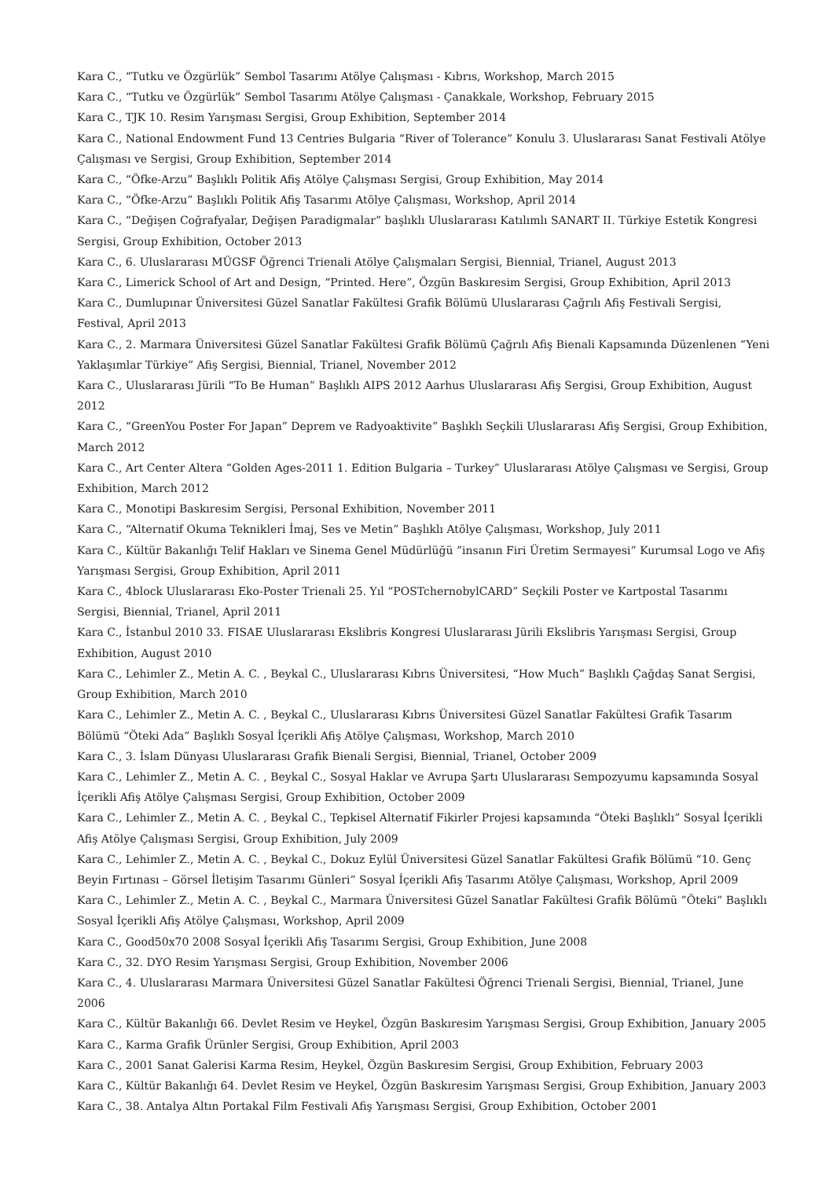Kara C., “Tutku ve Özgürlük” Sembol Tasarımı Atölye Çalışması - Kıbrıs, Workshop, March 2015
Kara C., “Tutku ve Özgürlük” Sembol Tasarımı Atölye Çalışması - Çanakkale, Workshop, February 2015
Kara C., TJK 10. Resim Yarışması Sergisi, Group Exhibition, September 2014
Kara C., National Endowment Fund 13 Centries Bulgaria “River of Tolerance” Konulu 3. Uluslararası Sanat Festivali Atölye Çalışması ve Sergisi, Group Exhibition, September 2014
Kara C., “Öfke-Arzu” Başlıklı Politik Afiş Atölye Çalışması Sergisi, Group Exhibition, May 2014
Kara C., “Öfke-Arzu” Başlıklı Politik Afiş Tasarımı Atölye Çalışması, Workshop, April 2014
Kara C., “Değişen Coğrafyalar, Değişen Paradigmalar” başlıklı Uluslararası Katılımlı SANART II. Türkiye Estetik Kongresi Sergisi, Group Exhibition, October 2013
Kara C., 6. Uluslararası MÜGSF Öğrenci Trienali Atölye Çalışmaları Sergisi, Biennial, Trianel, August 2013
Kara C., Limerick School of Art and Design, “Printed. Here”, Özgün Baskıresim Sergisi, Group Exhibition, April 2013
Kara C., Dumlupınar Üniversitesi Güzel Sanatlar Fakültesi Grafik Bölümü Uluslararası Çağrılı Afiş Festivali Sergisi, Festival, April 2013
Kara C., 2. Marmara Üniversitesi Güzel Sanatlar Fakültesi Grafik Bölümü Çağrılı Afiş Bienali Kapsamında Düzenlenen “Yeni Yaklaşımlar Türkiye” Afiş Sergisi, Biennial, Trianel, November 2012
Kara C., Uluslararası Jürili “To Be Human” Başlıklı AIPS 2012 Aarhus Uluslararası Afiş Sergisi, Group Exhibition, August 2012
Kara C., “GreenYou Poster For Japan” Deprem ve Radyoaktivite” Başlıklı Seçkili Uluslararası Afiş Sergisi, Group Exhibition, March 2012
Kara C., Art Center Altera “Golden Ages-2011 1. Edition Bulgaria – Turkey” Uluslararası Atölye Çalışması ve Sergisi, Group Exhibition, March 2012
Kara C., Monotipi Baskıresim Sergisi, Personal Exhibition, November 2011
Kara C., “Alternatif Okuma Teknikleri İmaj, Ses ve Metin” Başlıklı Atölye Çalışması, Workshop, July 2011
Kara C., Kültür Bakanlığı Telif Hakları ve Sinema Genel Müdürlüğü ”insanın Firi Üretim Sermayesi” Kurumsal Logo ve Afiş Yarışması Sergisi, Group Exhibition, April 2011
Kara C., 4block Uluslararası Eko-Poster Trienali 25. Yıl “POSTchernobylCARD” Seçkili Poster ve Kartpostal Tasarımı Sergisi, Biennial, Trianel, April 2011
Kara C., İstanbul 2010 33. FISAE Uluslararası Ekslibris Kongresi Uluslararası Jürili Ekslibris Yarışması Sergisi, Group Exhibition, August 2010
Kara C., Lehimler Z., Metin A. C. , Beykal C., Uluslararası Kıbrıs Üniversitesi, “How Much” Başlıklı Çağdaş Sanat Sergisi, Group Exhibition, March 2010
Kara C., Lehimler Z., Metin A. C. , Beykal C., Uluslararası Kıbrıs Üniversitesi Güzel Sanatlar Fakültesi Grafik Tasarım Bölümü “Öteki Ada” Başlıklı Sosyal İçerikli Afiş Atölye Çalışması, Workshop, March 2010
Kara C., 3. İslam Dünyası Uluslararası Grafik Bienali Sergisi, Biennial, Trianel, October 2009
Kara C., Lehimler Z., Metin A. C. , Beykal C., Sosyal Haklar ve Avrupa Şartı Uluslararası Sempozyumu kapsamında Sosyal İçerikli Afiş Atölye Çalışması Sergisi, Group Exhibition, October 2009
Kara C., Lehimler Z., Metin A. C. , Beykal C., Tepkisel Alternatif Fikirler Projesi kapsamında “Öteki Başlıklı” Sosyal İçerikli Afiş Atölye Çalışması Sergisi, Group Exhibition, July 2009
Kara C., Lehimler Z., Metin A. C. , Beykal C., Dokuz Eylül Üniversitesi Güzel Sanatlar Fakültesi Grafik Bölümü “10. Genç Beyin Fırtınası – Görsel İletişim Tasarımı Günleri” Sosyal İçerikli Afiş Tasarımı Atölye Çalışması, Workshop, April 2009
Kara C., Lehimler Z., Metin A. C. , Beykal C., Marmara Üniversitesi Güzel Sanatlar Fakültesi Grafik Bölümü ”Öteki” Başlıklı Sosyal İçerikli Afiş Atölye Çalışması, Workshop, April 2009
Kara C., Good50x70 2008 Sosyal İçerikli Afiş Tasarımı Sergisi, Group Exhibition, June 2008
Kara C., 32. DYO Resim Yarışması Sergisi, Group Exhibition, November 2006
Kara C., 4. Uluslararası Marmara Üniversitesi Güzel Sanatlar Fakültesi Öğrenci Trienali Sergisi, Biennial, Trianel, June 2006
Kara C., Kültür Bakanlığı 66. Devlet Resim ve Heykel, Özgün Baskıresim Yarışması Sergisi, Group Exhibition, January 2005
Kara C., Karma Grafik Ürünler Sergisi, Group Exhibition, April 2003
Kara C., 2001 Sanat Galerisi Karma Resim, Heykel, Özgün Baskıresim Sergisi, Group Exhibition, February 2003
Kara C., Kültür Bakanlığı 64. Devlet Resim ve Heykel, Özgün Baskıresim Yarışması Sergisi, Group Exhibition, January 2003
Kara C., 38. Antalya Altın Portakal Film Festivali Afiş Yarışması Sergisi, Group Exhibition, October 2001